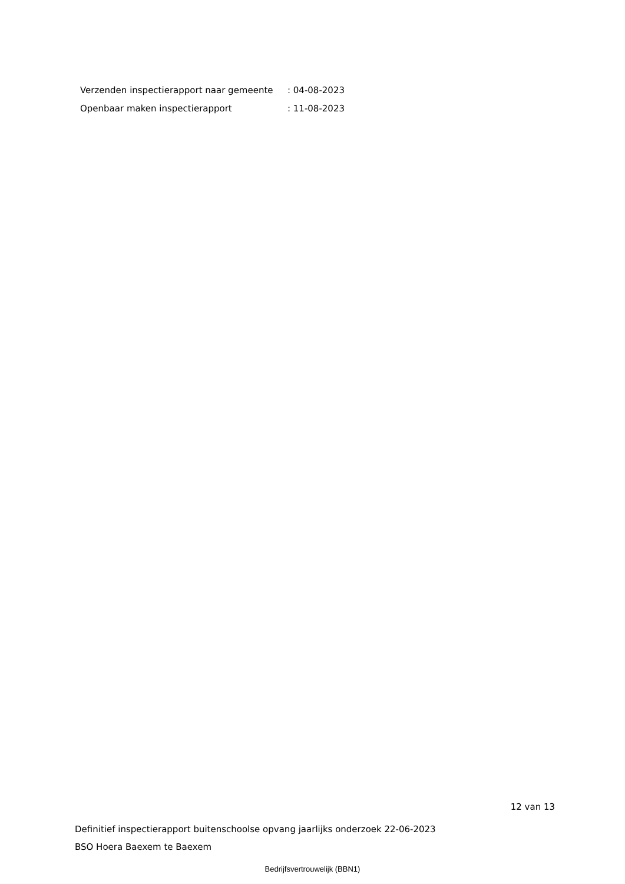| Verzenden inspectierapport naar gemeente | : 04-08-2023 |
| Openbaar maken inspectierapport | : 11-08-2023 |
12 van 13
Definitief inspectierapport buitenschoolse opvang jaarlijks onderzoek 22-06-2023
BSO Hoera Baexem te Baexem
Bedrijfsvertrouwelijk (BBN1)